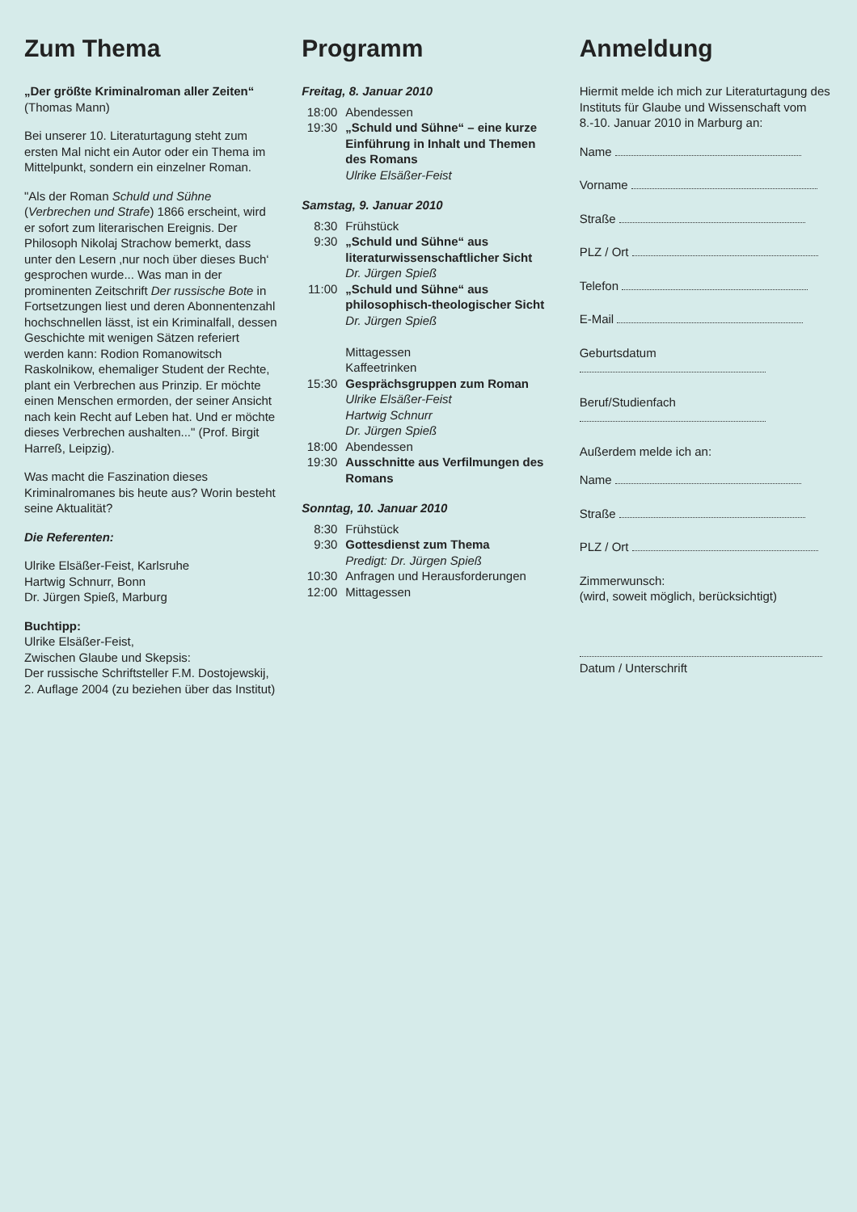Zum Thema
„Der größte Kriminalroman aller Zeiten“
(Thomas Mann)
Bei unserer 10. Literaturtagung steht zum ersten Mal nicht ein Autor oder ein Thema im Mittelpunkt, sondern ein einzelner Roman.
"Als der Roman Schuld und Sühne (Verbrechen und Strafe) 1866 erscheint, wird er sofort zum literarischen Ereignis. Der Philosoph Nikolaj Strachow bemerkt, dass unter den Lesern ‚nur noch über dieses Buch‘ gesprochen wurde... Was man in der prominenten Zeitschrift Der russische Bote in Fortsetzungen liest und deren Abonnentenzahl hochschnellen lässt, ist ein Kriminalfall, dessen Geschichte mit wenigen Sätzen referiert werden kann: Rodion Romanowitsch Raskolnikow, ehemaliger Student der Rechte, plant ein Verbrechen aus Prinzip. Er möchte einen Menschen ermorden, der seiner Ansicht nach kein Recht auf Leben hat. Und er möchte dieses Verbrechen aushalten..." (Prof. Birgit Harreß, Leipzig).
Was macht die Faszination dieses Kriminalromanes bis heute aus? Worin besteht seine Aktualität?
Die Referenten:
Ulrike Elsäßer-Feist, Karlsruhe
Hartwig Schnurr, Bonn
Dr. Jürgen Spieß, Marburg
Buchtipp:
Ulrike Elsäßer-Feist,
Zwischen Glaube und Skepsis:
Der russische Schriftsteller F.M. Dostojewskij,
2. Auflage 2004 (zu beziehen über das Institut)
Programm
Freitag, 8. Januar 2010
18:00 Abendessen
19:30 „Schuld und Sühne“ – eine kurze Einführung in Inhalt und Themen des Romans
Ulrike Elsäßer-Feist
Samstag, 9. Januar 2010
8:30 Frühstück
9:30 „Schuld und Sühne“ aus literaturwissenschaftlicher Sicht
Dr. Jürgen Spieß
11:00 „Schuld und Sühne“ aus philosophisch-theologischer Sicht
Dr. Jürgen Spieß
Mittagessen
Kaffeetrinken
15:30 Gesprächsgruppen zum Roman
Ulrike Elsäßer-Feist
Hartwig Schnurr
Dr. Jürgen Spieß
18:00 Abendessen
19:30 Ausschnitte aus Verfilmungen des Romans
Sonntag, 10. Januar 2010
8:30 Frühstück
9:30 Gottesdienst zum Thema
Predigt: Dr. Jürgen Spieß
10:30 Anfragen und Herausforderungen
12:00 Mittagessen
Anmeldung
Hiermit melde ich mich zur Literaturtagung des Instituts für Glaube und Wissenschaft vom 8.-10. Januar 2010 in Marburg an:
Name
Vorname
Straße
PLZ / Ort
Telefon
E-Mail
Geburtsdatum
Beruf/Studienfach
Außerdem melde ich an:
Name
Straße
PLZ / Ort
Zimmerwunsch:
(wird, soweit möglich, berücksichtigt)
Datum / Unterschrift